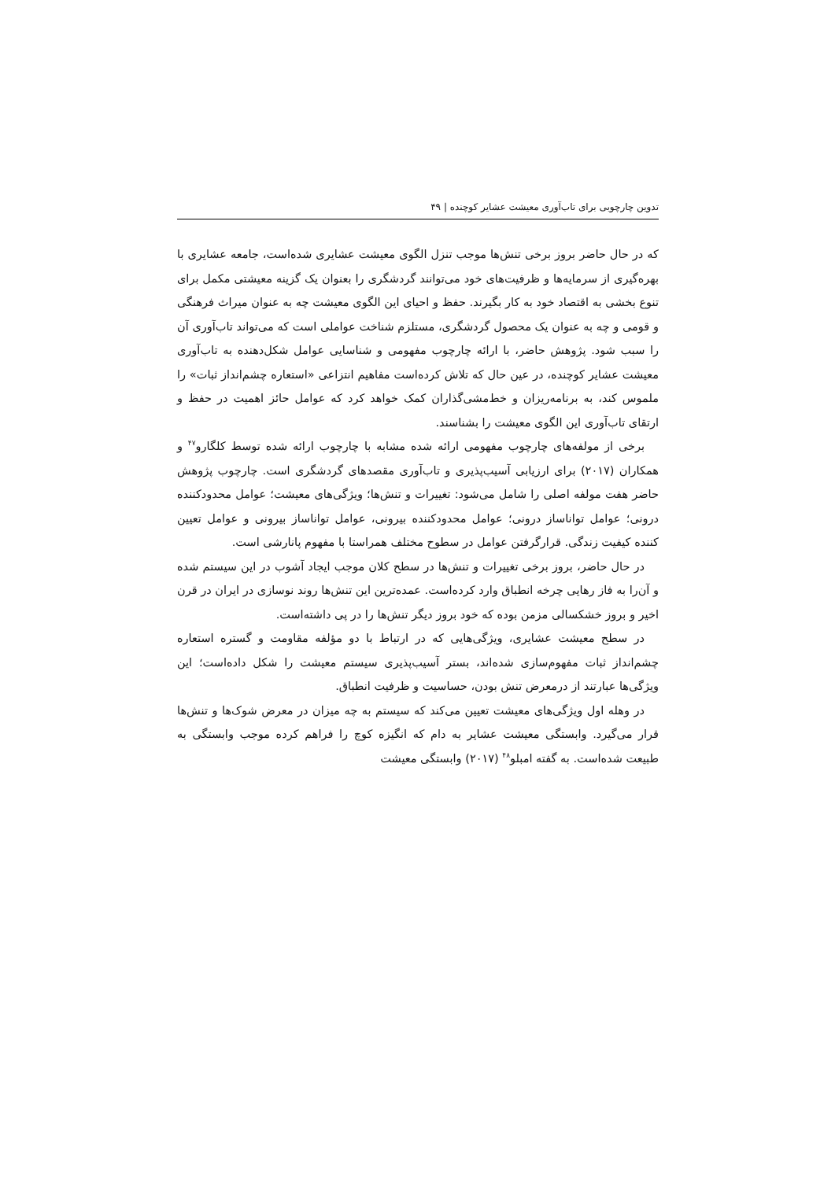تدوین چارچوبی برای تاب‌آوری معیشت عشایر کوچنده | ۴۹
که در حال حاضر بروز برخی تنش‌ها موجب تنزل الگوی معیشت عشایری شده‌است، جامعه عشایری با بهره‌گیری از سرمایه‌ها و ظرفیت‌های خود می‌توانند گردشگری را بعنوان یک گزینه معیشتی مکمل برای تنوع بخشی به اقتصاد خود به کار بگیرند. حفظ و احیای این الگوی معیشت چه به عنوان میراث فرهنگی و قومی و چه به عنوان یک محصول گردشگری، مستلزم شناخت عواملی است که می‌تواند تاب‌آوری آن را سبب شود. پژوهش حاضر، با ارائه چارچوب مفهومی و شناسایی عوامل شکل‌دهنده به تاب‌آوری معیشت عشایر کوچنده، در عین حال که تلاش کرده‌است مفاهیم انتزاعی «استعاره چشم‌انداز ثبات» را ملموس کند، به برنامه‌ریزان و خط‌مشی‌گذاران کمک خواهد کرد که عوامل حائز اهمیت در حفظ و ارتقای تاب‌آوری این الگوی معیشت را بشناسند.
برخی از مولفه‌های چارچوب مفهومی ارائه شده مشابه با چارچوب ارائه شده توسط کلگارو<sup>۴۷</sup> و همکاران (۲۰۱۷) برای ارزیابی آسیب‌پذیری و تاب‌آوری مقصدهای گردشگری است. چارچوب پژوهش حاضر هفت مولفه اصلی را شامل می‌شود: تغییرات و تنش‌ها؛ ویژگی‌های معیشت؛ عوامل محدودکننده درونی؛ عوامل توانا‌ساز درونی؛ عوامل محدودکننده بیرونی، عوامل تواناساز بیرونی و عوامل تعیین کننده کیفیت زندگی. قرارگرفتن عوامل در سطوح مختلف همراستا با مفهوم پانارشی است.
در حال حاضر، بروز برخی تغییرات و تنش‌ها در سطح کلان موجب ایجاد آشوب در این سیستم شده و آن‌را به فاز رهایی چرخه انطباق وارد کرده‌است. عمده‌ترین این تنش‌ها روند نوسازی در ایران در قرن اخیر و بروز خشکسالی مزمن بوده که خود بروز دیگر تنش‌ها را در پی داشته‌است.
در سطح معیشت عشایری، ویژگی‌هایی که در ارتباط با دو مؤلفه مقاومت و گستره استعاره چشم‌انداز ثبات مفهوم‌سازی شده‌اند، بستر آسیب‌پذیری سیستم معیشت را شکل داده‌است؛ این ویژگی‌ها عبارتند از درمعرض تنش بودن، حساسیت و ظرفیت انطباق.
در وهله اول ویژگی‌های معیشت تعیین می‌کند که سیستم به چه میزان در معرض شوک‌ها و تنش‌ها قرار می‌گیرد. وابستگی معیشت عشایر به دام که انگیزه کوچ را فراهم کرده موجب وابستگی به طبیعت شده‌است. به گفته امبلو<sup>۴۸</sup> (۲۰۱۷) وابستگی معیشت